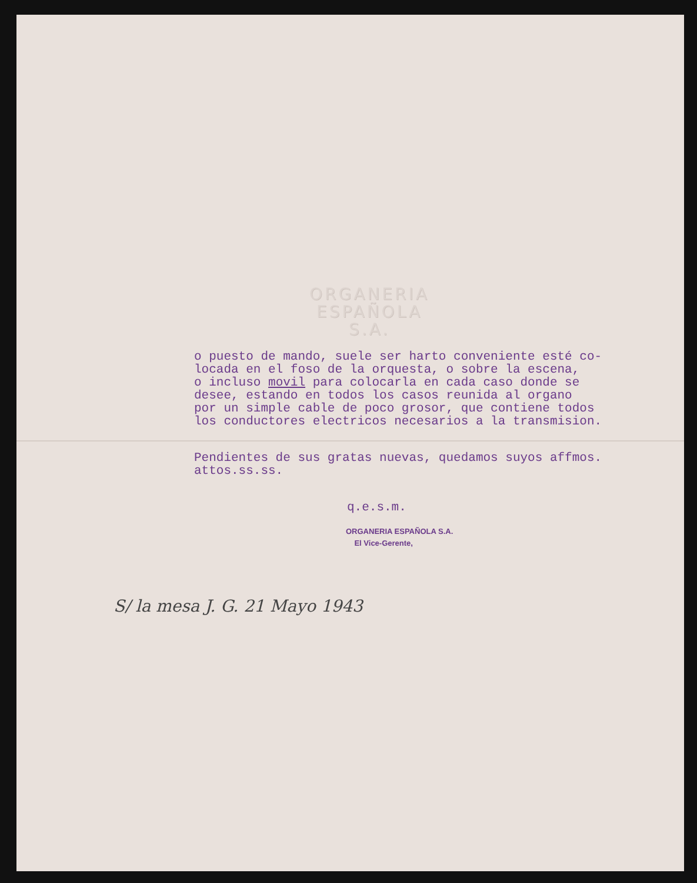ORGANERIA
ESPAÑOLA
S.A.
o puesto de mando, suele ser harto conveniente esté co-
locada en el foso de la orquesta, o sobre la escena,
o incluso movil para colocarla en cada caso donde se
desee, estando en todos los casos reunida al organo
por un simple cable de poco grosor, que contiene todos
los conductores electricos necesarios a la transmision.
Pendientes de sus gratas nuevas, quedamos suyos affmos.
attos.ss.ss.
q.e.s.m.
ORGANERIA ESPAÑOLA S.A.
El Vice-Gerente,
S/ la mesa J. G. 21 Mayo 1943